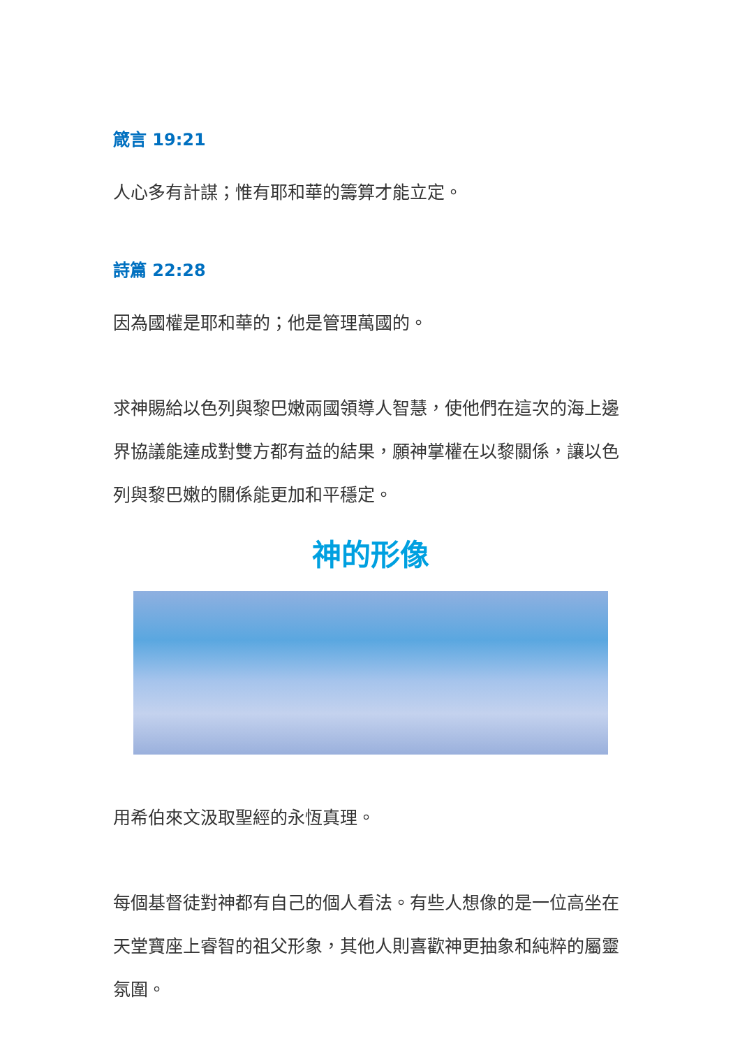箴言 19:21
人心多有計謀；惟有耶和華的籌算才能立定。
詩篇 22:28
因為國權是耶和華的；他是管理萬國的。
求神賜給以色列與黎巴嫩兩國領導人智慧，使他們在這次的海上邊界協議能達成對雙方都有益的結果，願神掌權在以黎關係，讓以色列與黎巴嫩的關係能更加和平穩定。
神的形像
用希伯來文汲取聖經的永恆真理。
每個基督徒對神都有自己的個人看法。有些人想像的是一位高坐在天堂寶座上睿智的祖父形象，其他人則喜歡神更抽象和純粹的屬靈氛圍。